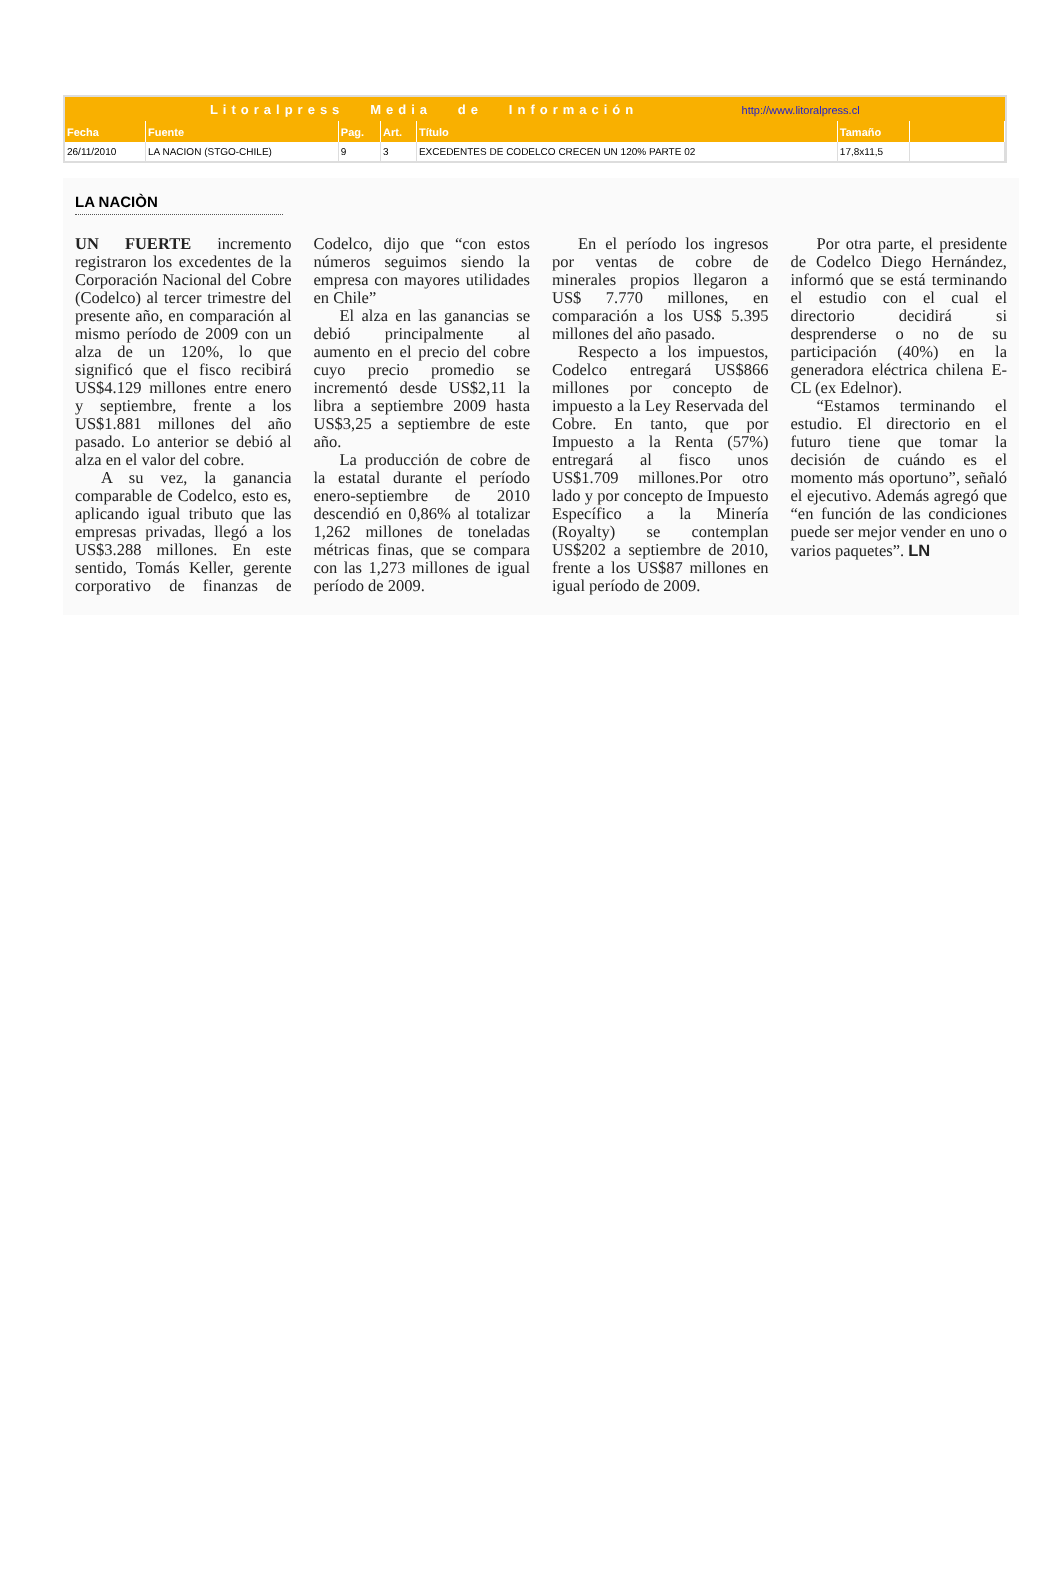| Litoralpress Media de Información http://www.litoralpress.cl | | | | | | |
| Fecha | Fuente | Pag. | Art. | Título | Tamaño | |
| 26/11/2010 | LA NACION (STGO-CHILE) | 9 | 3 | EXCEDENTES DE CODELCO CRECEN UN 120% PARTE 02 | 17,8x11,5 | |
LA NACIÒN
UN FUERTE incremento registraron los excedentes de la Corporación Nacional del Cobre (Codelco) al tercer trimestre del presente año, en comparación al mismo período de 2009 con un alza de un 120%, lo que significó que el fisco recibirá US$4.129 millones entre enero y septiembre, frente a los US$1.881 millones del año pasado. Lo anterior se debió al alza en el valor del cobre.
A su vez, la ganancia comparable de Codelco, esto es, aplicando igual tributo que las empresas privadas, llegó a los US$3.288 millones. En este sentido, Tomás Keller, gerente corporativo de finanzas de Codelco, dijo que “con estos números seguimos siendo la empresa con mayores utilidades en Chile”
El alza en las ganancias se debió principalmente al aumento en el precio del cobre cuyo precio promedio se incrementó desde US$2,11 la libra a septiembre 2009 hasta US$3,25 a septiembre de este año.
La producción de cobre de la estatal durante el período enero-septiembre de 2010 descendió en 0,86% al totalizar 1,262 millones de toneladas métricas finas, que se compara con las 1,273 millones de igual período de 2009.
En el período los ingresos por ventas de cobre de minerales propios llegaron a US$ 7.770 millones, en comparación a los US$ 5.395 millones del año pasado.
Respecto a los impuestos, Codelco entregará US$866 millones por concepto de impuesto a la Ley Reservada del Cobre. En tanto, que por Impuesto a la Renta (57%) entregará al fisco unos US$1.709 millones.Por otro lado y por concepto de Impuesto Específico a la Minería (Royalty) se contemplan US$202 a septiembre de 2010, frente a los US$87 millones en igual período de 2009.
Por otra parte, el presidente de Codelco Diego Hernández, informó que se está terminando el estudio con el cual el directorio decidirá si desprenderse o no de su participación (40%) en la generadora eléctrica chilena E-CL (ex Edelnor).
“Estamos terminando el estudio. El directorio en el futuro tiene que tomar la decisión de cuándo es el momento más oportuno”, señaló el ejecutivo. Además agregó que “en función de las condiciones puede ser mejor vender en uno o varios paquetes”. LN